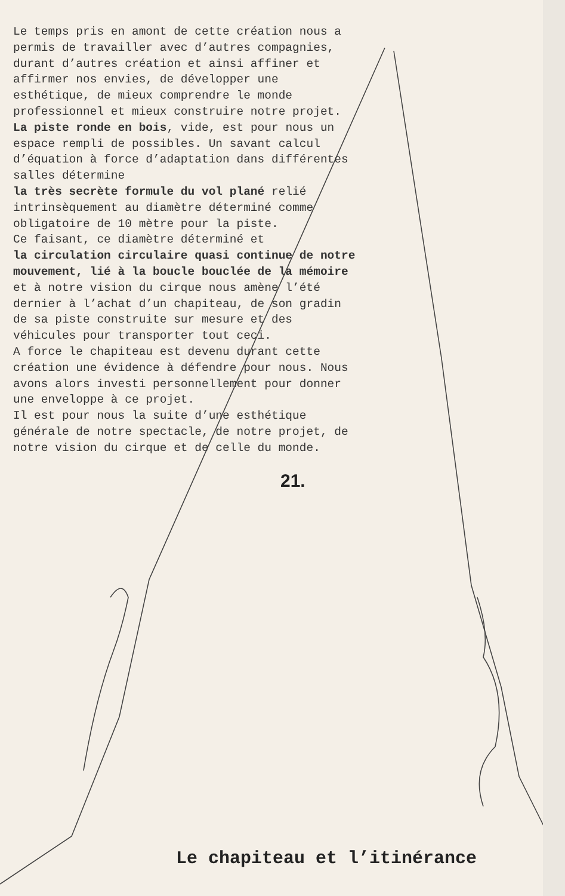Le temps pris en amont de cette création nous a permis de travailler avec d’autres compagnies, durant d’autres création et ainsi affiner et affirmer nos envies, de développer une esthétique, de mieux comprendre le monde professionnel et mieux construire notre projet.
La piste ronde en bois, vide, est pour nous un espace rempli de possibles. Un savant calcul d’équation à force d’adaptation dans différentes salles détermine
la très secrète formule du vol plané relié intrinsèquement au diamètre déterminé comme obligatoire de 10 mètre pour la piste.
Ce faisant, ce diamètre déterminé et
la circulation circulaire quasi continue de notre mouvement, lié à la boucle bouclée de la mémoire et à notre vision du cirque nous amène l’été dernier à l’achat d’un chapiteau, de son gradin de sa piste construite sur mesure et des véhicules pour transporter tout ceci.
A force le chapiteau est devenu durant cette création une évidence à défendre pour nous. Nous avons alors investi personnellement pour donner une enveloppe à ce projet.
Il est pour nous la suite d’une esthétique générale de notre spectacle, de notre projet, de notre vision du cirque et de celle du monde.
21.
Le chapiteau et l’itinérance